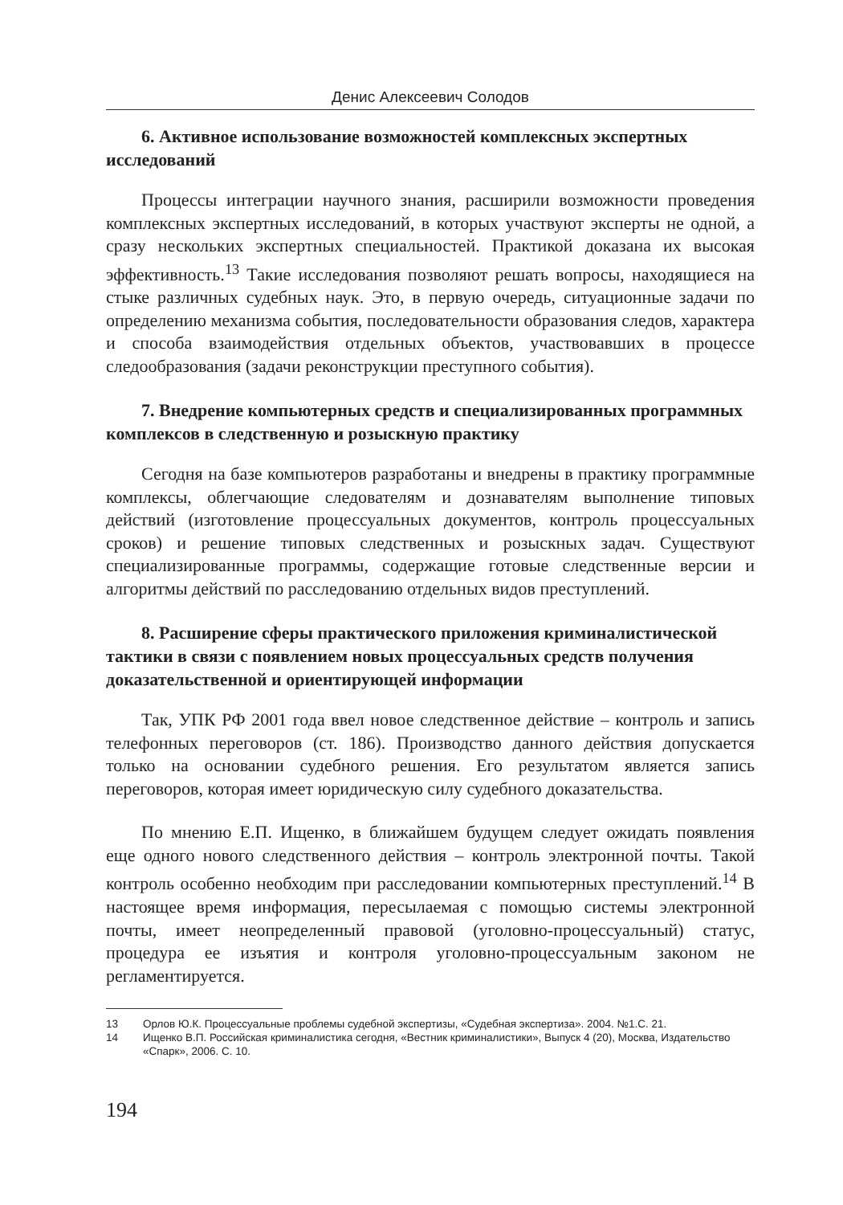Денис Алексеевич Солодов
6. Активное использование возможностей комплексных экспертных исследований
Процессы интеграции научного знания, расширили возможности проведения комплексных экспертных исследований, в которых участвуют эксперты не одной, а сразу нескольких экспертных специальностей. Практикой доказана их высокая эффективность.<sup>13</sup> Такие исследования позволяют решать вопросы, находящиеся на стыке различных судебных наук. Это, в первую очередь, ситуационные задачи по определению механизма события, последовательности образования следов, характера и способа взаимодействия отдельных объектов, участвовавших в процессе следообразования (задачи реконструкции преступного события).
7. Внедрение компьютерных средств и специализированных программных комплексов в следственную и розыскную практику
Сегодня на базе компьютеров разработаны и внедрены в практику программные комплексы, облегчающие следователям и дознавателям выполнение типовых действий (изготовление процессуальных документов, контроль процессуальных сроков) и решение типовых следственных и розыскных задач. Существуют специализированные программы, содержащие готовые следственные версии и алгоритмы действий по расследованию отдельных видов преступлений.
8. Расширение сферы практического приложения криминалистической тактики в связи с появлением новых процессуальных средств получения доказательственной и ориентирующей информации
Так, УПК РФ 2001 года ввел новое следственное действие – контроль и запись телефонных переговоров (ст. 186). Производство данного действия допускается только на основании судебного решения. Его результатом является запись переговоров, которая имеет юридическую силу судебного доказательства.
По мнению Е.П. Ищенко, в ближайшем будущем следует ожидать появления еще одного нового следственного действия – контроль электронной почты. Такой контроль особенно необходим при расследовании компьютерных преступлений.<sup>14</sup> В настоящее время информация, пересылаемая с помощью системы электронной почты, имеет неопределенный правовой (уголовно-процессуальный) статус, процедура ее изъятия и контроля уголовно-процессуальным законом не регламентируется.
13 Орлов Ю.К. Процессуальные проблемы судебной экспертизы, «Судебная экспертиза». 2004. №1.С. 21.
14 Ищенко В.П. Российская криминалистика сегодня, «Вестник криминалистики», Выпуск 4 (20), Москва, Издательство «Спарк», 2006. С. 10.
194